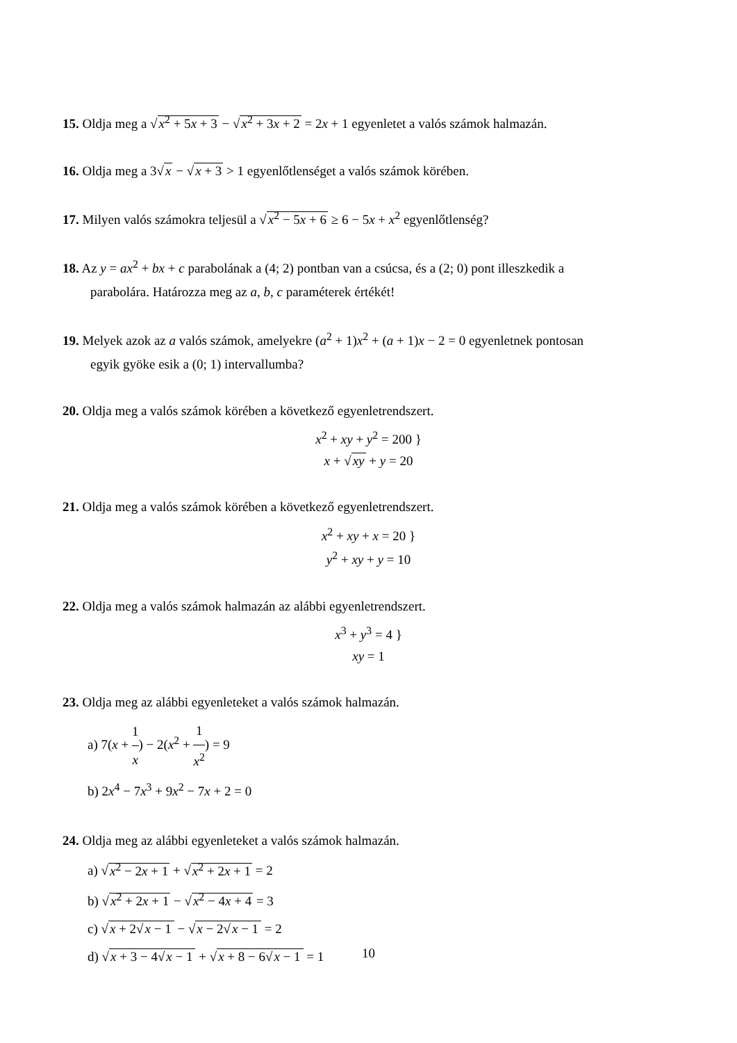15. Oldja meg a √x<sup>2</sup> + 5x + 3 − √x<sup>2</sup> + 3x + 2 = 2x + 1 egyenletet a valós számok halmazán.
16. Oldja meg a 3√x − √x + 3 > 1 egyenlőtlenséget a valós számok körében.
17. Milyen valós számokra teljesül a √x<sup>2</sup> − 5x + 6 ≥ 6 − 5x + x<sup>2</sup> egyenlőtlenség?
18. Az y = ax<sup>2</sup> + bx + c parabolának a (4; 2) pontban van a csúcsa, és a (2; 0) pont illeszkedik a
parabolára. Határozza meg az a, b, c paraméterek értékét!
19. Melyek azok az a valós számok, amelyekre (a<sup>2</sup> + 1)x<sup>2</sup> + (a + 1)x − 2 = 0 egyenletnek pontosan
egyik gyöke esik a (0; 1) intervallumba?
20. Oldja meg a valós számok körében a következő egyenletrendszert.
x<sup>2</sup> + xy + y<sup>2</sup> = 200 }
x + √xy + y = 20
21. Oldja meg a valós számok körében a következő egyenletrendszert.
x<sup>2</sup> + xy + x = 20 }
y<sup>2</sup> + xy + y = 10
22. Oldja meg a valós számok halmazán az alábbi egyenletrendszert.
x<sup>3</sup> + y<sup>3</sup> = 4 }
xy = 1
23. Oldja meg az alábbi egyenleteket a valós számok halmazán.
a) 7(x + 1 x) − 2(x<sup>2</sup> + 1 x<sup>2</sup>) = 9
b) 2x<sup>4</sup> − 7x<sup>3</sup> + 9x<sup>2</sup> − 7x + 2 = 0
24. Oldja meg az alábbi egyenleteket a valós számok halmazán.
a) √x<sup>2</sup> − 2x + 1 + √x<sup>2</sup> + 2x + 1 = 2
b) √x<sup>2</sup> + 2x + 1 − √x<sup>2</sup> − 4x + 4 = 3
c) √x + 2√x − 1 − √x − 2√x − 1 = 2
d) √x + 3 − 4√x − 1 + √x + 8 − 6√x − 1 = 1
10